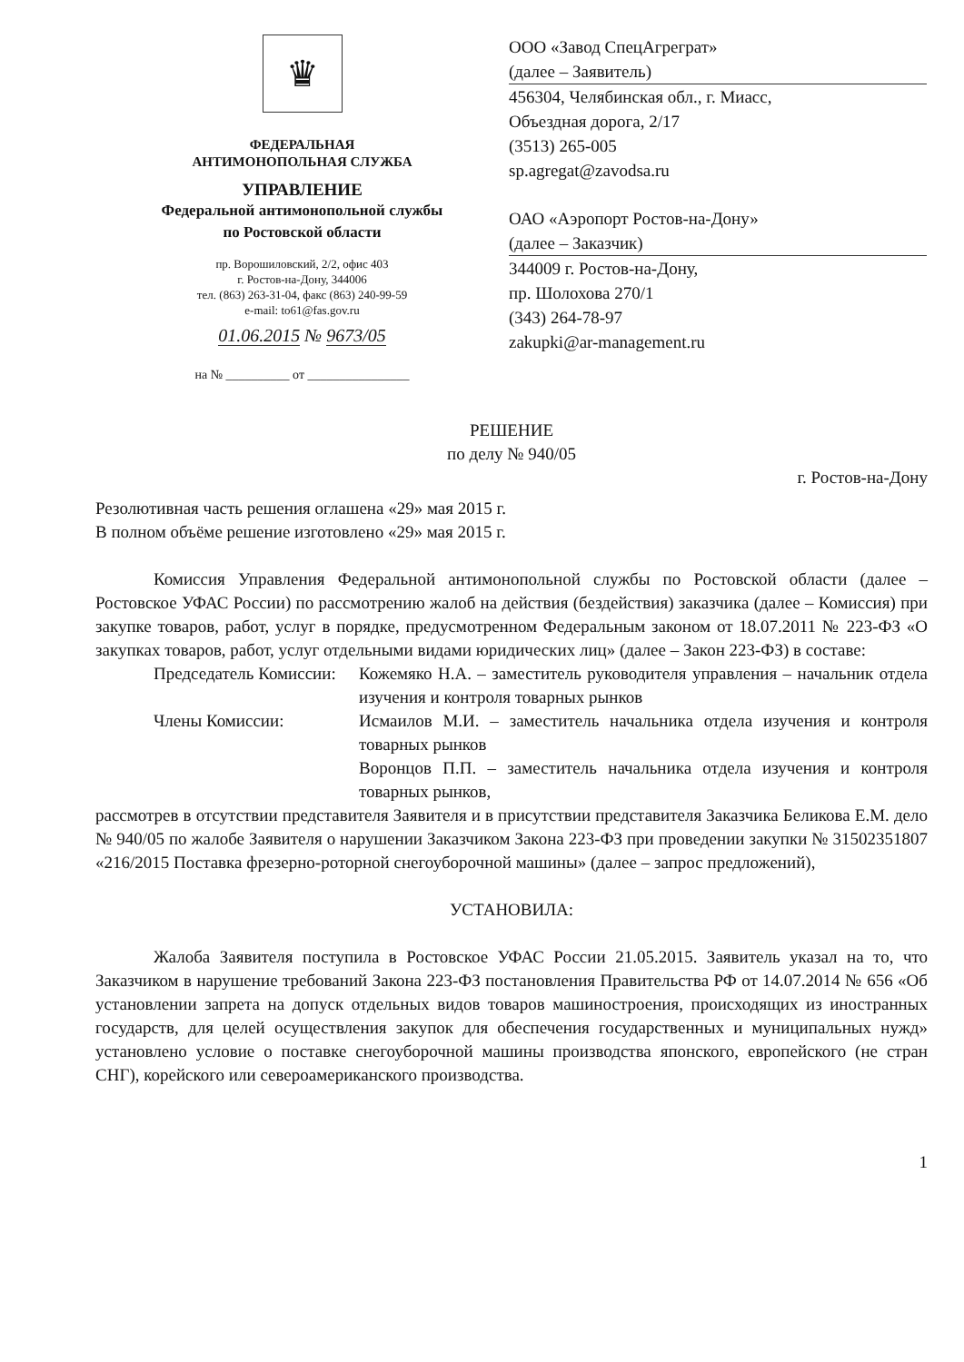♛
ФЕДЕРАЛЬНАЯ
АНТИМОНОПОЛЬНАЯ СЛУЖБА
УПРАВЛЕНИЕ
Федеральной антимонопольной службы
по Ростовской области
пр. Ворошиловский, 2/2, офис 403
г. Ростов-на-Дону, 344006
тел. (863) 263-31-04, факс (863) 240-99-59
e-mail: to61@fas.gov.ru
01.06.2015 № 9673/05
на № __________ от ________________
ООО «Завод СпецАгреграт»
(далее – Заявитель)
456304, Челябинская обл., г. Миасс,
Объездная дорога, 2/17
(3513) 265-005
sp.agregat@zavodsa.ru
ОАО «Аэропорт Ростов-на-Дону»
(далее – Заказчик)
344009 г. Ростов-на-Дону,
пр. Шолохова 270/1
(343) 264-78-97
zakupki@ar-management.ru
РЕШЕНИЕ
по делу № 940/05
г. Ростов-на-Дону
Резолютивная часть решения оглашена «29» мая 2015 г.
В полном объёме решение изготовлено «29» мая 2015 г.
Комиссия Управления Федеральной антимонопольной службы по Ростовской области (далее – Ростовское УФАС России) по рассмотрению жалоб на действия (бездействия) заказчика (далее – Комиссия) при закупке товаров, работ, услуг в порядке, предусмотренном Федеральным законом от 18.07.2011 № 223-ФЗ «О закупках товаров, работ, услуг отдельными видами юридических лиц» (далее – Закон 223-ФЗ) в составе:
Председатель Комиссии: Кожемяко Н.А. – заместитель руководителя управления – начальник отдела изучения и контроля товарных рынков
Члены Комиссии: Исмаилов М.И. – заместитель начальника отдела изучения и контроля товарных рынков
Воронцов П.П. – заместитель начальника отдела изучения и контроля товарных рынков,
рассмотрев в отсутствии представителя Заявителя и в присутствии представителя Заказчика Беликова Е.М. дело № 940/05 по жалобе Заявителя о нарушении Заказчиком Закона 223-ФЗ при проведении закупки № 31502351807 «216/2015 Поставка фрезерно-роторной снегоуборочной машины» (далее – запрос предложений),
УСТАНОВИЛА:
Жалоба Заявителя поступила в Ростовское УФАС России 21.05.2015. Заявитель указал на то, что Заказчиком в нарушение требований Закона 223-ФЗ постановления Правительства РФ от 14.07.2014 № 656 «Об установлении запрета на допуск отдельных видов товаров машиностроения, происходящих из иностранных государств, для целей осуществления закупок для обеспечения государственных и муниципальных нужд» установлено условие о поставке снегоуборочной машины производства японского, европейского (не стран СНГ), корейского или североамериканского производства.
1